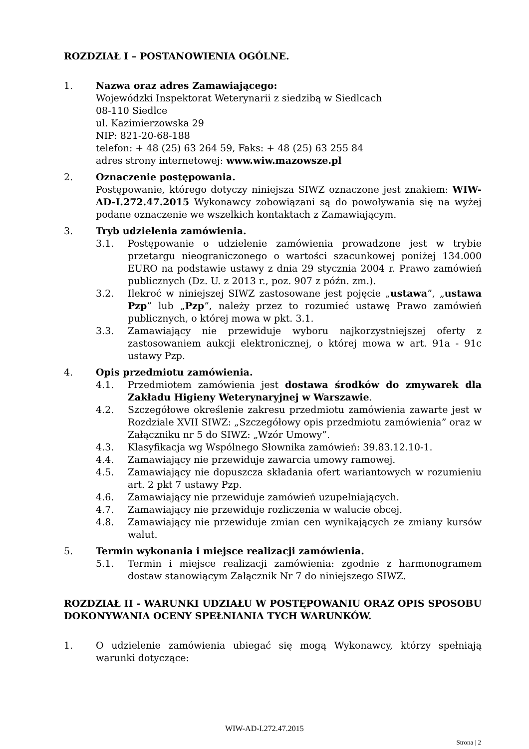ROZDZIAŁ I – POSTANOWIENIA OGÓLNE.
1. Nazwa oraz adres Zamawiającego:
Wojewódzki Inspektorat Weterynarii z siedzibą w Siedlcach
08-110 Siedlce
ul. Kazimierzowska 29
NIP: 821-20-68-188
telefon: + 48 (25) 63 264 59, Faks: + 48 (25) 63 255 84
adres strony internetowej: www.wiw.mazowsze.pl
2. Oznaczenie postępowania.
Postępowanie, którego dotyczy niniejsza SIWZ oznaczone jest znakiem: WIW-AD-I.272.47.2015 Wykonawcy zobowiązani są do powoływania się na wyżej podane oznaczenie we wszelkich kontaktach z Zamawiającym.
3. Tryb udzielenia zamówienia.
3.1. Postępowanie o udzielenie zamówienia prowadzone jest w trybie przetargu nieograniczonego o wartości szacunkowej poniżej 134.000 EURO na podstawie ustawy z dnia 29 stycznia 2004 r. Prawo zamówień publicznych (Dz. U. z 2013 r., poz. 907 z późn. zm.).
3.2. Ilekroć w niniejszej SIWZ zastosowane jest pojęcie „ustawa”, „ustawa Pzp” lub „Pzp”, należy przez to rozumieć ustawę Prawo zamówień publicznych, o której mowa w pkt. 3.1.
3.3. Zamawiający nie przewiduje wyboru najkorzystniejszej oferty z zastosowaniem aukcji elektronicznej, o której mowa w art. 91a - 91c ustawy Pzp.
4. Opis przedmiotu zamówienia.
4.1. Przedmiotem zamówienia jest dostawa środków do zmywarek dla Zakładu Higieny Weterynaryjnej w Warszawie.
4.2. Szczegółowe określenie zakresu przedmiotu zamówienia zawarte jest w Rozdziale XVII SIWZ: „Szczegółowy opis przedmiotu zamówienia” oraz w Załączniku nr 5 do SIWZ: „Wzór Umowy”.
4.3. Klasyfikacja wg Wspólnego Słownika zamówień: 39.83.12.10-1.
4.4. Zamawiający nie przewiduje zawarcia umowy ramowej.
4.5. Zamawiający nie dopuszcza składania ofert wariantowych w rozumieniu art. 2 pkt 7 ustawy Pzp.
4.6. Zamawiający nie przewiduje zamówień uzupełniających.
4.7. Zamawiający nie przewiduje rozliczenia w walucie obcej.
4.8. Zamawiający nie przewiduje zmian cen wynikających ze zmiany kursów walut.
5. Termin wykonania i miejsce realizacji zamówienia.
5.1. Termin i miejsce realizacji zamówienia: zgodnie z harmonogramem dostaw stanowiącym Załącznik Nr 7 do niniejszego SIWZ.
ROZDZIAŁ II - WARUNKI UDZIAŁU W POSTĘPOWANIU ORAZ OPIS SPOSOBU DOKONYWANIA OCENY SPEŁNIANIA TYCH WARUNKÓW.
1. O udzielenie zamówienia ubiegać się mogą Wykonawcy, którzy spełniają warunki dotyczące:
WIW-AD-I.272.47.2015
Strona | 2